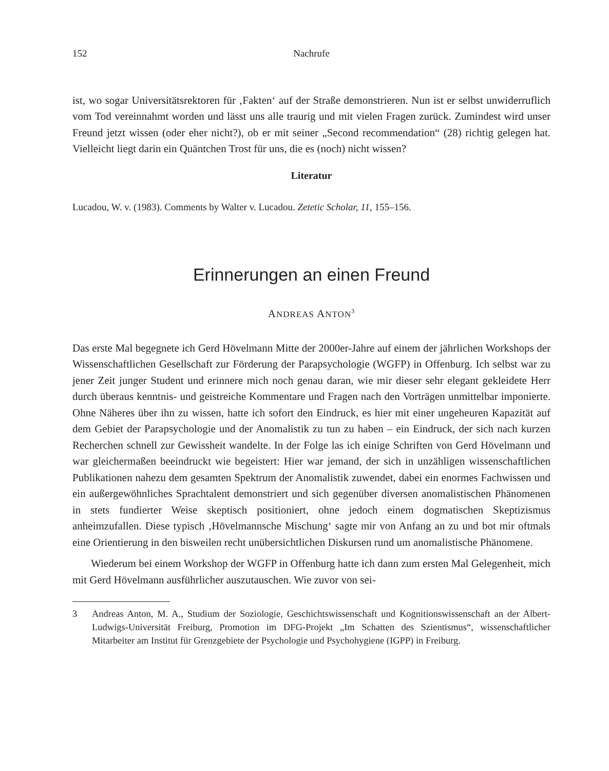152 Nachrufe
ist, wo sogar Universitätsrektoren für ‚Fakten‘ auf der Straße demonstrieren. Nun ist er selbst unwiderruflich vom Tod vereinnahmt worden und lässt uns alle traurig und mit vielen Fragen zurück. Zumindest wird unser Freund jetzt wissen (oder eher nicht?), ob er mit seiner „Second recommendation“ (28) richtig gelegen hat. Vielleicht liegt darin ein Quäntchen Trost für uns, die es (noch) nicht wissen?
Literatur
Lucadou, W. v. (1983). Comments by Walter v. Lucadou. Zetetic Scholar, 11, 155–156.
Erinnerungen an einen Freund
ANDREAS ANTON<sup>3</sup>
Das erste Mal begegnete ich Gerd Hövelmann Mitte der 2000er-Jahre auf einem der jährlichen Workshops der Wissenschaftlichen Gesellschaft zur Förderung der Parapsychologie (WGFP) in Offenburg. Ich selbst war zu jener Zeit junger Student und erinnere mich noch genau daran, wie mir dieser sehr elegant gekleidete Herr durch überaus kenntnis- und geistreiche Kommentare und Fragen nach den Vorträgen unmittelbar imponierte. Ohne Näheres über ihn zu wissen, hatte ich sofort den Eindruck, es hier mit einer ungeheuren Kapazität auf dem Gebiet der Parapsychologie und der Anomalistik zu tun zu haben – ein Eindruck, der sich nach kurzen Recherchen schnell zur Gewissheit wandelte. In der Folge las ich einige Schriften von Gerd Hövelmann und war gleichermaßen beeindruckt wie begeistert: Hier war jemand, der sich in unzähligen wissenschaftlichen Publikationen nahezu dem gesamten Spektrum der Anomalistik zuwendet, dabei ein enormes Fachwissen und ein außergewöhnliches Sprachtalent demonstriert und sich gegenüber diversen anomalistischen Phänomenen in stets fundierter Weise skeptisch positioniert, ohne jedoch einem dogmatischen Skeptizismus anheimzufallen. Diese typisch ‚Hövelmannsche Mischung‘ sagte mir von Anfang an zu und bot mir oftmals eine Orientierung in den bisweilen recht unübersichtlichen Diskursen rund um anomalistische Phänomene.
Wiederum bei einem Workshop der WGFP in Offenburg hatte ich dann zum ersten Mal Gelegenheit, mich mit Gerd Hövelmann ausführlicher auszutauschen. Wie zuvor von sei-
3 Andreas Anton, M. A., Studium der Soziologie, Geschichtswissenschaft und Kognitionswissenschaft an der Albert-Ludwigs-Universität Freiburg, Promotion im DFG-Projekt „Im Schatten des Szientismus“, wissenschaftlicher Mitarbeiter am Institut für Grenzgebiete der Psychologie und Psychohygiene (IGPP) in Freiburg.